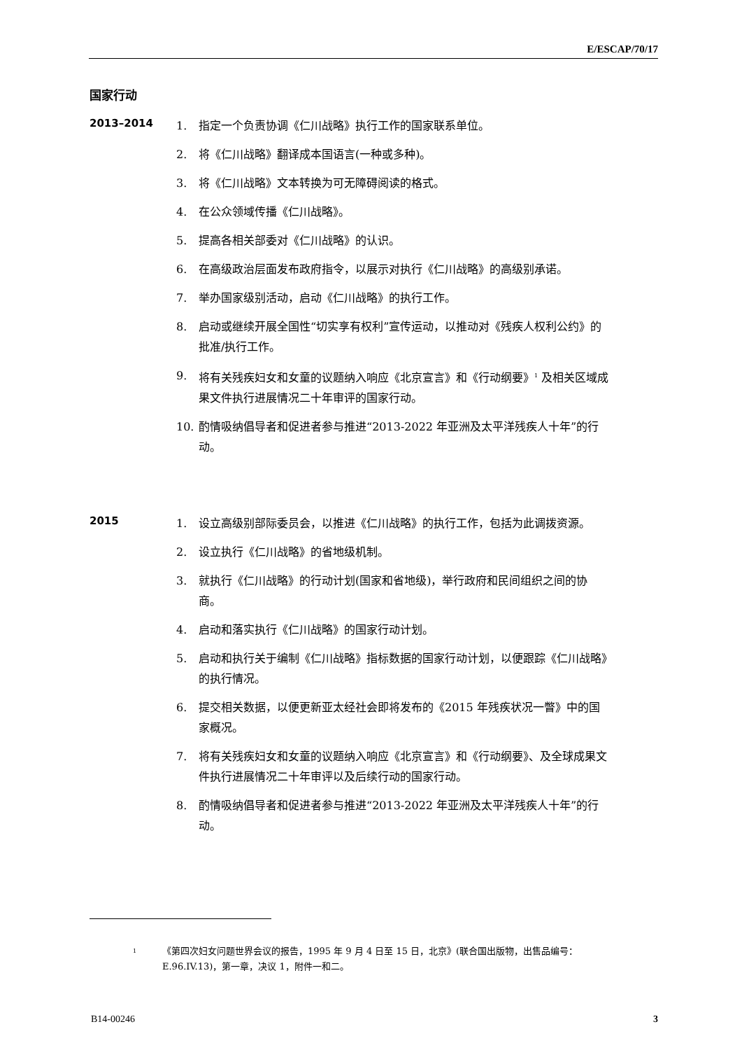E/ESCAP/70/17
国家行动
2013–2014
1. 指定一个负责协调《仁川战略》执行工作的国家联系单位。
2. 将《仁川战略》翻译成本国语言(一种或多种)。
3. 将《仁川战略》文本转换为可无障碍阅读的格式。
4. 在公众领域传播《仁川战略》。
5. 提高各相关部委对《仁川战略》的认识。
6. 在高级政治层面发布政府指令，以展示对执行《仁川战略》的高级别承诺。
7. 举办国家级别活动，启动《仁川战略》的执行工作。
8. 启动或继续开展全国性“切实享有权利”宣传运动，以推动对《残疾人权利公约》的批准/执行工作。
9. 将有关残疾妇女和女童的议题纳入响应《北京宣言》和《行动纲要》<sup>1</sup> 及相关区域成果文件执行进展情况二十年审评的国家行动。
10. 酌情吸纳倡导者和促进者参与推进“2013-2022 年亚洲及太平洋残疾人十年”的行动。
2015
1. 设立高级别部际委员会，以推进《仁川战略》的执行工作，包括为此调拨资源。
2. 设立执行《仁川战略》的省地级机制。
3. 就执行《仁川战略》的行动计划(国家和省地级)，举行政府和民间组织之间的协商。
4. 启动和落实执行《仁川战略》的国家行动计划。
5. 启动和执行关于编制《仁川战略》指标数据的国家行动计划，以便跟踪《仁川战略》的执行情况。
6. 提交相关数据，以便更新亚太经社会即将发布的《2015 年残疾状况一瞥》中的国家概况。
7. 将有关残疾妇女和女童的议题纳入响应《北京宣言》和《行动纲要》、及全球成果文件执行进展情况二十年审评以及后续行动的国家行动。
8. 酌情吸纳倡导者和促进者参与推进“2013-2022 年亚洲及太平洋残疾人十年”的行动。
1 《第四次妇女问题世界会议的报告，1995 年 9 月 4 日至 15 日，北京》(联合国出版物，出售品编号：E.96.IV.13)，第一章，决议 1，附件一和二。
B14-00246 3